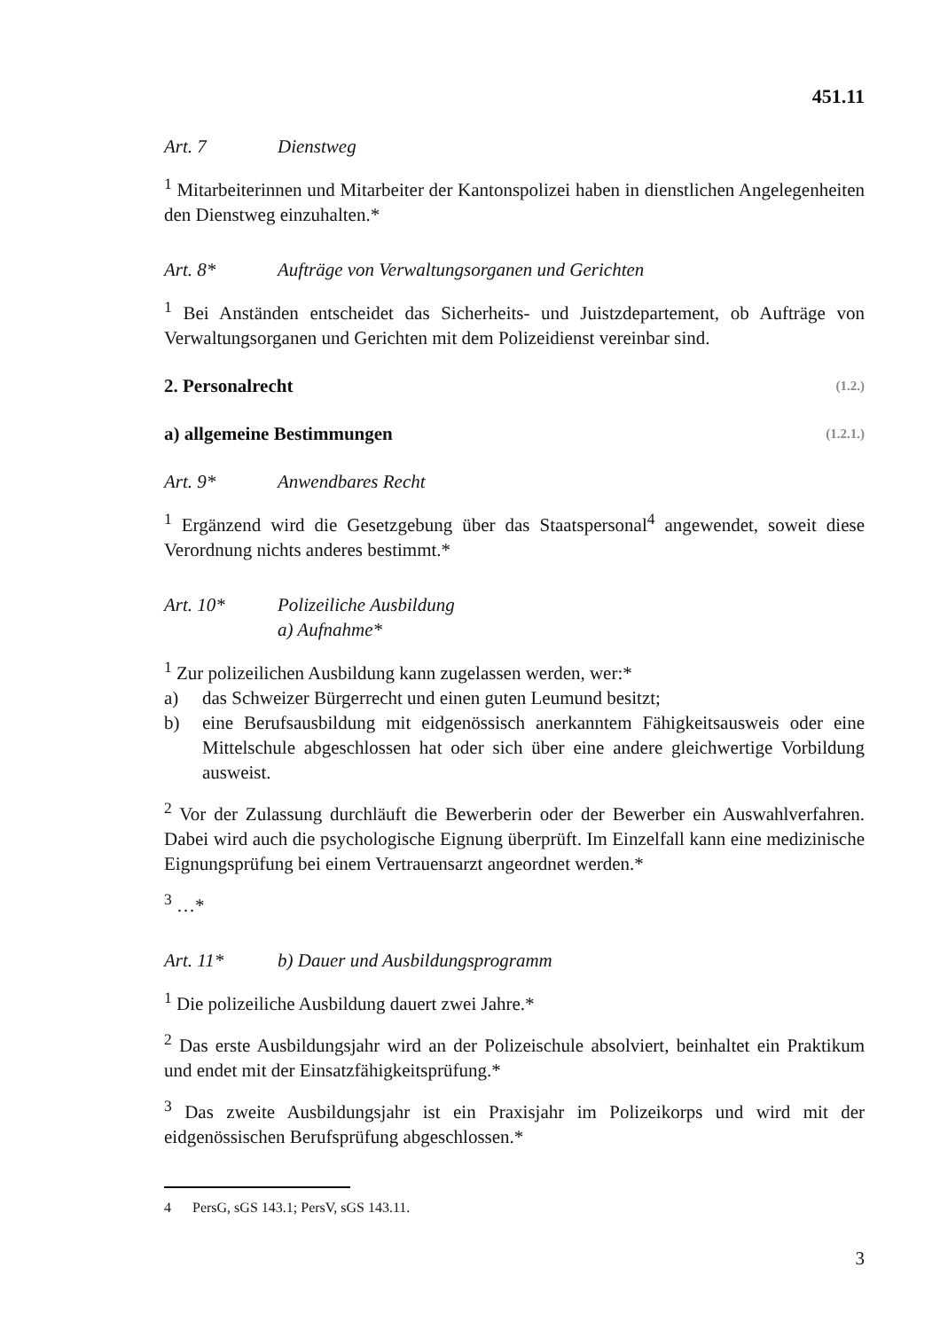451.11
Art. 7 Dienstweg
<sup>1</sup> Mitarbeiterinnen und Mitarbeiter der Kantonspolizei haben in dienstlichen Angelegenheiten den Dienstweg einzuhalten.*
Art. 8* Aufträge von Verwaltungsorganen und Gerichten
<sup>1</sup> Bei Anständen entscheidet das Sicherheits- und Juistzdepartement, ob Aufträge von Verwaltungsorganen und Gerichten mit dem Polizeidienst vereinbar sind.
2. Personalrecht (1.2.)
a) allgemeine Bestimmungen (1.2.1.)
Art. 9* Anwendbares Recht
<sup>1</sup> Ergänzend wird die Gesetzgebung über das Staatspersonal<sup>4</sup> angewendet, soweit diese Verordnung nichts anderes bestimmt.*
Art. 10* Polizeiliche Ausbildung
a) Aufnahme*
<sup>1</sup> Zur polizeilichen Ausbildung kann zugelassen werden, wer:*
a) das Schweizer Bürgerrecht und einen guten Leumund besitzt;
b) eine Berufsausbildung mit eidgenössisch anerkanntem Fähigkeitsausweis oder eine Mittelschule abgeschlossen hat oder sich über eine andere gleichwertige Vorbildung ausweist.
<sup>2</sup> Vor der Zulassung durchläuft die Bewerberin oder der Bewerber ein Auswahlverfahren. Dabei wird auch die psychologische Eignung überprüft. Im Einzelfall kann eine medizinische Eignungsprüfung bei einem Vertrauensarzt angeordnet werden.*
<sup>3</sup> …*
Art. 11* b) Dauer und Ausbildungsprogramm
<sup>1</sup> Die polizeiliche Ausbildung dauert zwei Jahre.*
<sup>2</sup> Das erste Ausbildungsjahr wird an der Polizeischule absolviert, beinhaltet ein Praktikum und endet mit der Einsatzfähigkeitsprüfung.*
<sup>3</sup> Das zweite Ausbildungsjahr ist ein Praxisjahr im Polizeikorps und wird mit der eidgenössischen Berufsprüfung abgeschlossen.*
4 PersG, sGS 143.1; PersV, sGS 143.11.
3